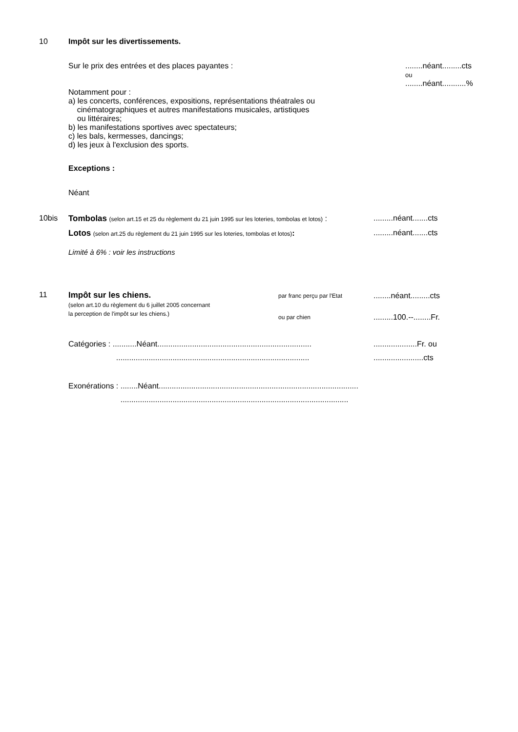10 Impôt sur les divertissements.
Sur le prix des entrées et des places payantes : ........néant.........cts
ou
........néant...........%
Notamment pour :
a) les concerts, conférences, expositions, représentations théatrales ou
cinématographiques et autres manifestations musicales, artistiques
ou littéraires;
b) les manifestations sportives avec spectateurs;
c) les bals, kermesses, dancings;
d) les jeux à l'exclusion des sports.
Exceptions :
Néant
10bis Tombolas (selon art.15 et 25 du règlement du 21 juin 1995 sur les loteries, tombolas et lotos) :
.........néant.......cts
Lotos (selon art.25 du règlement du 21 juin 1995 sur les loteries, tombolas et lotos):
.........néant.......cts
Limité à 6% : voir les instructions
11 Impôt sur les chiens.
(selon art.10 du règlement du 6 juillet 2005 concernant
la perception de l'impôt sur les chiens.)
par franc perçu par l'Etat
ou par chien
........néant.........cts
.........100.--........Fr.
Catégories : ...........Néant.......................................................................
.........................................................................................
....................Fr. ou
.......................cts
Exonérations : ........Néant............................................................................................
.........................................................................................................